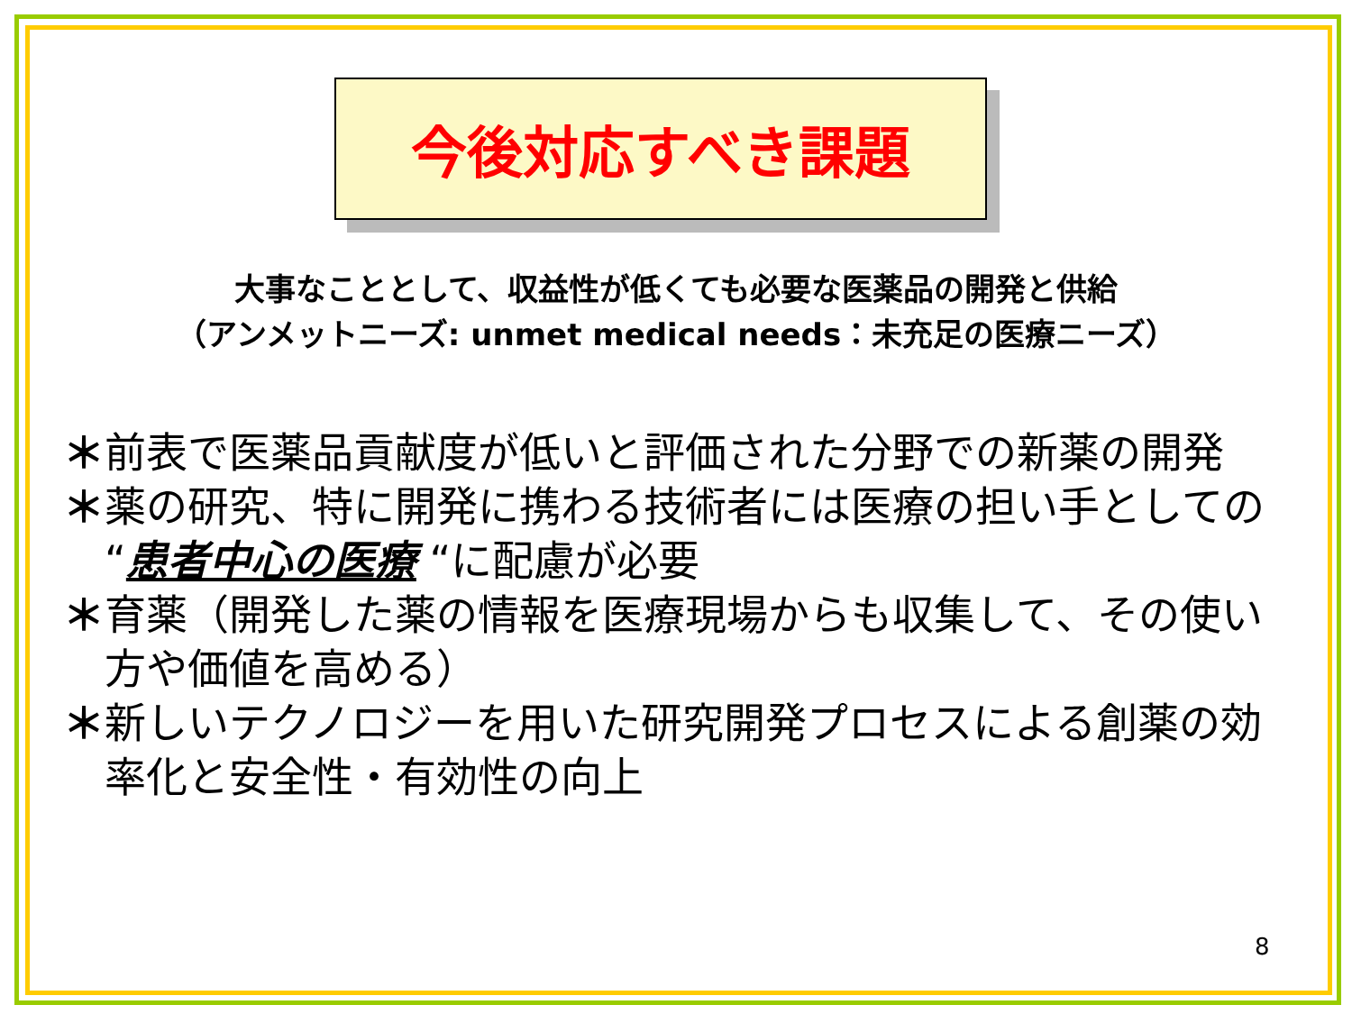今後対応すべき課題
大事なこととして、収益性が低くても必要な医薬品の開発と供給
（アンメットニーズ: unmet medical needs：未充足の医療ニーズ）
＊ 前表で医薬品貢献度が低いと評価された分野での新薬の開発
＊ 薬の研究、特に開発に携わる技術者には医療の担い手としての “患者中心の医療 “に配慮が必要
＊ 育薬（開発した薬の情報を医療現場からも収集して、その使い方や価値を高める）
＊ 新しいテクノロジーを用いた研究開発プロセスによる創薬の効率化と安全性・有効性の向上
8